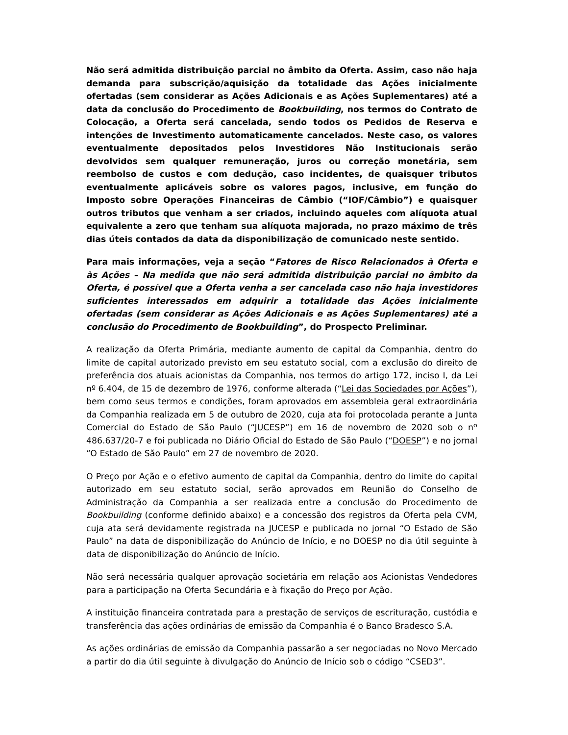Não será admitida distribuição parcial no âmbito da Oferta. Assim, caso não haja demanda para subscrição/aquisição da totalidade das Ações inicialmente ofertadas (sem considerar as Ações Adicionais e as Ações Suplementares) até a data da conclusão do Procedimento de Bookbuilding, nos termos do Contrato de Colocação, a Oferta será cancelada, sendo todos os Pedidos de Reserva e intenções de Investimento automaticamente cancelados. Neste caso, os valores eventualmente depositados pelos Investidores Não Institucionais serão devolvidos sem qualquer remuneração, juros ou correção monetária, sem reembolso de custos e com dedução, caso incidentes, de quaisquer tributos eventualmente aplicáveis sobre os valores pagos, inclusive, em função do Imposto sobre Operações Financeiras de Câmbio (“IOF/Câmbio”) e quaisquer outros tributos que venham a ser criados, incluindo aqueles com alíquota atual equivalente a zero que tenham sua alíquota majorada, no prazo máximo de três dias úteis contados da data da disponibilização de comunicado neste sentido.
Para mais informações, veja a seção “Fatores de Risco Relacionados à Oferta e às Ações – Na medida que não será admitida distribuição parcial no âmbito da Oferta, é possível que a Oferta venha a ser cancelada caso não haja investidores suficientes interessados em adquirir a totalidade das Ações inicialmente ofertadas (sem considerar as Ações Adicionais e as Ações Suplementares) até a conclusão do Procedimento de Bookbuilding”, do Prospecto Preliminar.
A realização da Oferta Primária, mediante aumento de capital da Companhia, dentro do limite de capital autorizado previsto em seu estatuto social, com a exclusão do direito de preferência dos atuais acionistas da Companhia, nos termos do artigo 172, inciso I, da Lei nº 6.404, de 15 de dezembro de 1976, conforme alterada (“Lei das Sociedades por Ações”), bem como seus termos e condições, foram aprovados em assembleia geral extraordinária da Companhia realizada em 5 de outubro de 2020, cuja ata foi protocolada perante a Junta Comercial do Estado de São Paulo (“JUCESP”) em 16 de novembro de 2020 sob o nº 486.637/20-7 e foi publicada no Diário Oficial do Estado de São Paulo (“DOESP”) e no jornal “O Estado de São Paulo” em 27 de novembro de 2020.
O Preço por Ação e o efetivo aumento de capital da Companhia, dentro do limite do capital autorizado em seu estatuto social, serão aprovados em Reunião do Conselho de Administração da Companhia a ser realizada entre a conclusão do Procedimento de Bookbuilding (conforme definido abaixo) e a concessão dos registros da Oferta pela CVM, cuja ata será devidamente registrada na JUCESP e publicada no jornal “O Estado de São Paulo” na data de disponibilização do Anúncio de Início, e no DOESP no dia útil seguinte à data de disponibilização do Anúncio de Início.
Não será necessária qualquer aprovação societária em relação aos Acionistas Vendedores para a participação na Oferta Secundária e à fixação do Preço por Ação.
A instituição financeira contratada para a prestação de serviços de escrituração, custódia e transferência das ações ordinárias de emissão da Companhia é o Banco Bradesco S.A.
As ações ordinárias de emissão da Companhia passarão a ser negociadas no Novo Mercado a partir do dia útil seguinte à divulgação do Anúncio de Início sob o código “CSED3”.